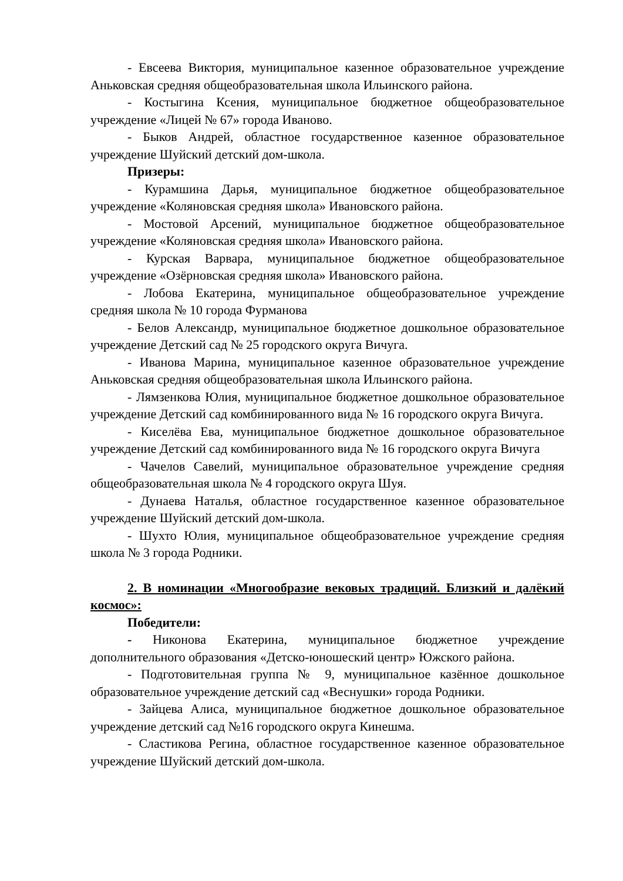- Евсеева Виктория, муниципальное казенное образовательное учреждение Аньковская средняя общеобразовательная школа Ильинского района.
- Костыгина Ксения, муниципальное бюджетное общеобразовательное учреждение «Лицей № 67» города Иваново.
- Быков Андрей, областное государственное казенное образовательное учреждение Шуйский детский дом-школа.
Призеры:
- Курамшина Дарья, муниципальное бюджетное общеобразовательное учреждение «Коляновская средняя школа» Ивановского района.
- Мостовой Арсений, муниципальное бюджетное общеобразовательное учреждение «Коляновская средняя школа» Ивановского района.
- Курская Варвара, муниципальное бюджетное общеобразовательное учреждение «Озёрновская средняя школа» Ивановского района.
- Лобова Екатерина, муниципальное общеобразовательное учреждение средняя школа № 10 города Фурманова
- Белов Александр, муниципальное бюджетное дошкольное образовательное учреждение Детский сад № 25 городского округа Вичуга.
- Иванова Марина, муниципальное казенное образовательное учреждение Аньковская средняя общеобразовательная школа Ильинского района.
- Лямзенкова Юлия, муниципальное бюджетное дошкольное образовательное учреждение Детский сад комбинированного вида № 16 городского округа Вичуга.
- Киселёва Ева, муниципальное бюджетное дошкольное образовательное учреждение Детский сад комбинированного вида № 16 городского округа Вичуга
- Чачелов Савелий, муниципальное образовательное учреждение средняя общеобразовательная школа № 4 городского округа Шуя.
- Дунаева Наталья, областное государственное казенное образовательное учреждение Шуйский детский дом-школа.
- Шухто Юлия, муниципальное общеобразовательное учреждение средняя школа № 3 города Родники.
2. В номинации «Многообразие вековых традиций. Близкий и далёкий космос»:
Победители:
- Никонова Екатерина, муниципальное бюджетное учреждение дополнительного образования «Детско-юношеский центр» Южского района.
- Подготовительная группа № 9, муниципальное казённое дошкольное образовательное учреждение детский сад «Веснушки» города Родники.
- Зайцева Алиса, муниципальное бюджетное дошкольное образовательное учреждение детский сад №16 городского округа Кинешма.
- Сластикова Регина, областное государственное казенное образовательное учреждение Шуйский детский дом-школа.